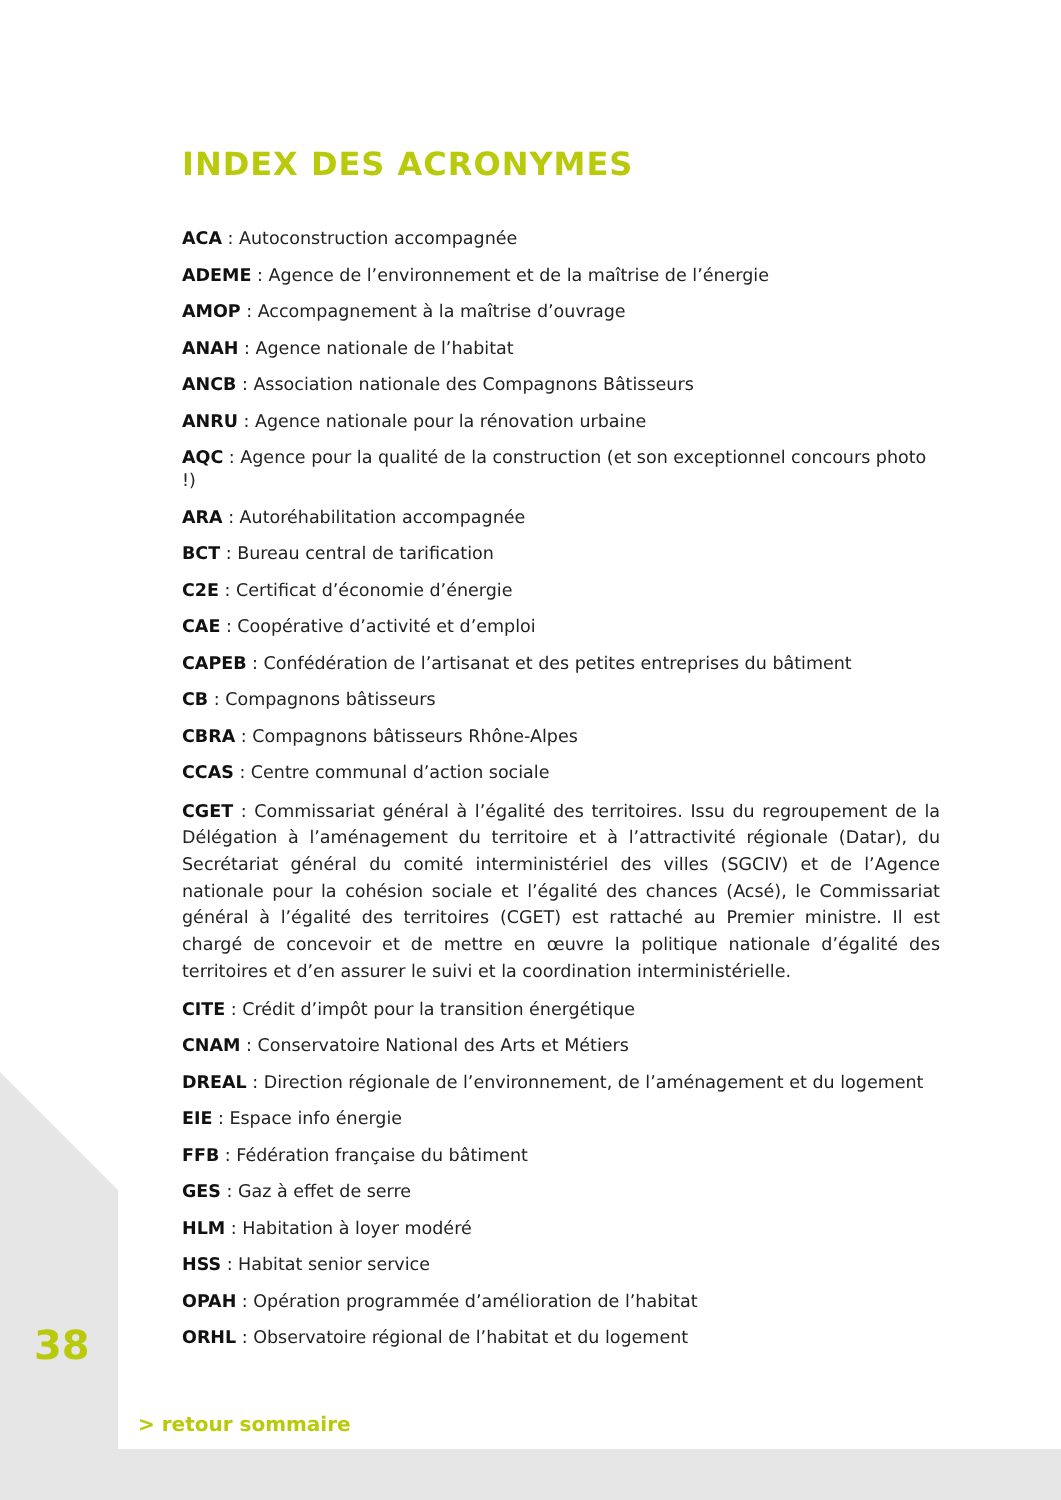INDEX DES ACRONYMES
ACA : Autoconstruction accompagnée
ADEME : Agence de l’environnement et de la maîtrise de l’énergie
AMOP : Accompagnement à la maîtrise d’ouvrage
ANAH : Agence nationale de l’habitat
ANCB : Association nationale des Compagnons Bâtisseurs
ANRU : Agence nationale pour la rénovation urbaine
AQC : Agence pour la qualité de la construction (et son exceptionnel concours photo !)
ARA : Autoréhabilitation accompagnée
BCT : Bureau central de tarification
C2E : Certificat d’économie d’énergie
CAE : Coopérative d’activité et d’emploi
CAPEB : Confédération de l’artisanat et des petites entreprises du bâtiment
CB : Compagnons bâtisseurs
CBRA : Compagnons bâtisseurs Rhône-Alpes
CCAS : Centre communal d’action sociale
CGET : Commissariat général à l’égalité des territoires. Issu du regroupement de la Délégation à l’aménagement du territoire et à l’attractivité régionale (Datar), du Secrétariat général du comité interministériel des villes (SGCIV) et de l’Agence nationale pour la cohésion sociale et l’égalité des chances (Acsé), le Commissariat général à l’égalité des territoires (CGET) est rattaché au Premier ministre. Il est chargé de concevoir et de mettre en œuvre la politique nationale d’égalité des territoires et d’en assurer le suivi et la coordination interministérielle.
CITE : Crédit d’impôt pour la transition énergétique
CNAM : Conservatoire National des Arts et Métiers
DREAL : Direction régionale de l’environnement, de l’aménagement et du logement
EIE : Espace info énergie
FFB : Fédération française du bâtiment
GES : Gaz à effet de serre
HLM : Habitation à loyer modéré
HSS : Habitat senior service
OPAH : Opération programmée d’amélioration de l’habitat
ORHL : Observatoire régional de l’habitat et du logement
38
> retour sommaire